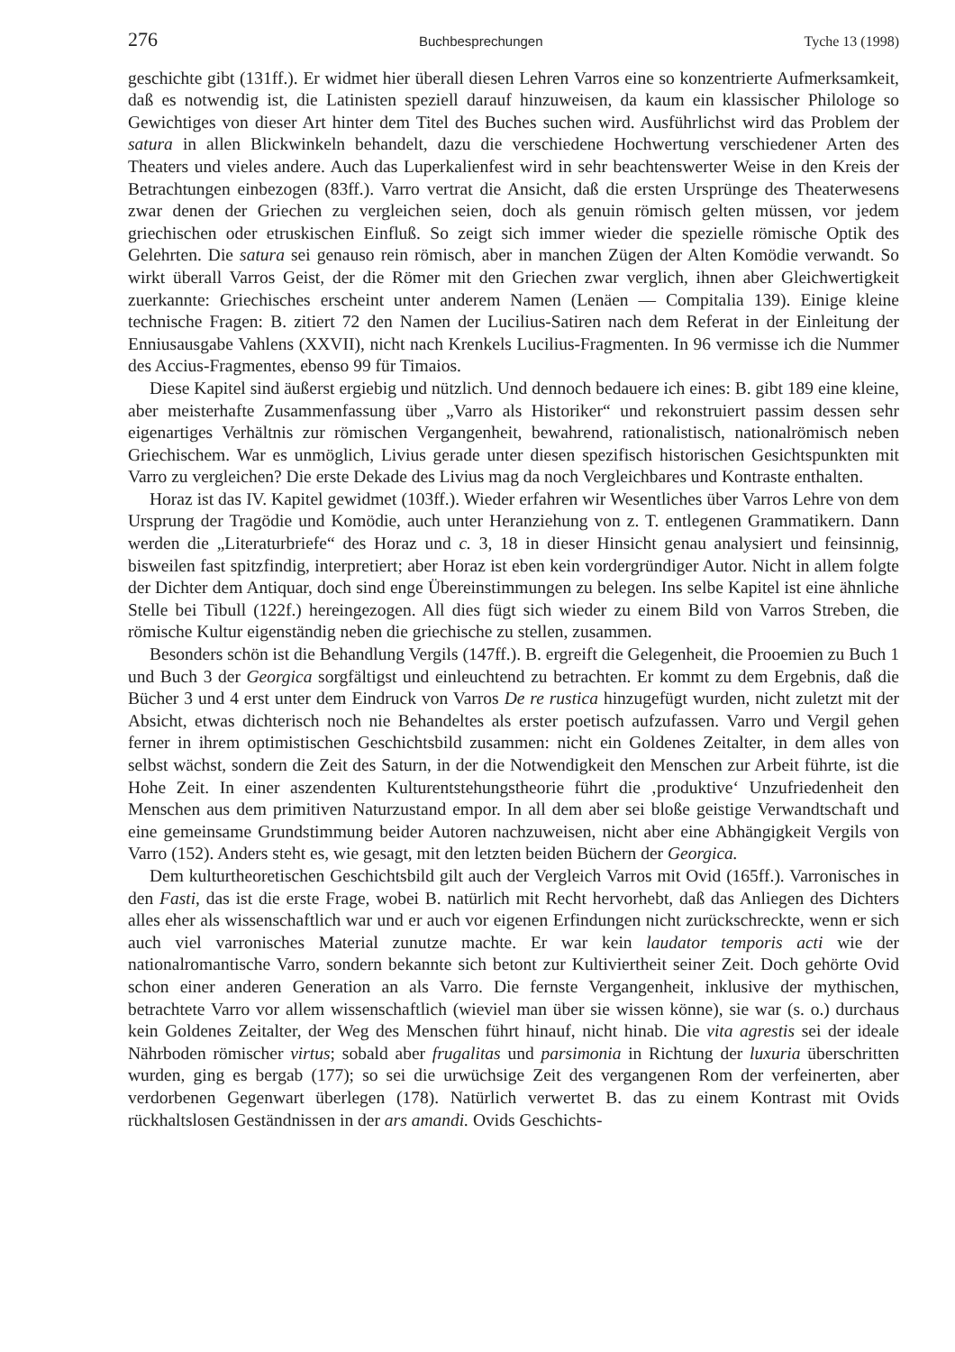276 Buchbesprechungen Tyche 13 (1998)
geschichte gibt (131ff.). Er widmet hier überall diesen Lehren Varros eine so konzentrierte Aufmerksamkeit, daß es notwendig ist, die Latinisten speziell darauf hinzuweisen, da kaum ein klassischer Philologe so Gewichtiges von dieser Art hinter dem Titel des Buches suchen wird. Ausführlichst wird das Problem der satura in allen Blickwinkeln behandelt, dazu die verschiedene Hochwertung verschiedener Arten des Theaters und vieles andere. Auch das Luperkalienfest wird in sehr beachtenswerter Weise in den Kreis der Betrachtungen einbezogen (83ff.). Varro vertrat die Ansicht, daß die ersten Ursprünge des Theaterwesens zwar denen der Griechen zu vergleichen seien, doch als genuin römisch gelten müssen, vor jedem griechischen oder etruskischen Einfluß. So zeigt sich immer wieder die spezielle römische Optik des Gelehrten. Die satura sei genauso rein römisch, aber in manchen Zügen der Alten Komödie verwandt. So wirkt überall Varros Geist, der die Römer mit den Griechen zwar verglich, ihnen aber Gleichwertigkeit zuerkannte: Griechisches erscheint unter anderem Namen (Lenäen — Compitalia 139). Einige kleine technische Fragen: B. zitiert 72 den Namen der Lucilius-Satiren nach dem Referat in der Einleitung der Enniusausgabe Vahlens (XXVII), nicht nach Krenkels Lucilius-Fragmenten. In 96 vermisse ich die Nummer des Accius-Fragmentes, ebenso 99 für Timaios.
Diese Kapitel sind äußerst ergiebig und nützlich. Und dennoch bedauere ich eines: B. gibt 189 eine kleine, aber meisterhafte Zusammenfassung über „Varro als Historiker“ und rekonstruiert passim dessen sehr eigenartiges Verhältnis zur römischen Vergangenheit, bewahrend, rationalistisch, nationalrömisch neben Griechischem. War es unmöglich, Livius gerade unter diesen spezifisch historischen Gesichtspunkten mit Varro zu vergleichen? Die erste Dekade des Livius mag da noch Vergleichbares und Kontraste enthalten.
Horaz ist das IV. Kapitel gewidmet (103ff.). Wieder erfahren wir Wesentliches über Varros Lehre von dem Ursprung der Tragödie und Komödie, auch unter Heranziehung von z. T. entlegenen Grammatikern. Dann werden die „Literaturbriefe“ des Horaz und c. 3, 18 in dieser Hinsicht genau analysiert und feinsinnig, bisweilen fast spitzfindig, interpretiert; aber Horaz ist eben kein vordergründiger Autor. Nicht in allem folgte der Dichter dem Antiquar, doch sind enge Übereinstimmungen zu belegen. Ins selbe Kapitel ist eine ähnliche Stelle bei Tibull (122f.) hereingezogen. All dies fügt sich wieder zu einem Bild von Varros Streben, die römische Kultur eigenständig neben die griechische zu stellen, zusammen.
Besonders schön ist die Behandlung Vergils (147ff.). B. ergreift die Gelegenheit, die Prooemien zu Buch 1 und Buch 3 der Georgica sorgfältigst und einleuchtend zu betrachten. Er kommt zu dem Ergebnis, daß die Bücher 3 und 4 erst unter dem Eindruck von Varros De re rustica hinzugefügt wurden, nicht zuletzt mit der Absicht, etwas dichterisch noch nie Behandeltes als erster poetisch aufzufassen. Varro und Vergil gehen ferner in ihrem optimistischen Geschichtsbild zusammen: nicht ein Goldenes Zeitalter, in dem alles von selbst wächst, sondern die Zeit des Saturn, in der die Notwendigkeit den Menschen zur Arbeit führte, ist die Hohe Zeit. In einer aszendenten Kulturentstehungstheorie führt die ‚produktive‘ Unzufriedenheit den Menschen aus dem primitiven Naturzustand empor. In all dem aber sei bloße geistige Verwandtschaft und eine gemeinsame Grundstimmung beider Autoren nachzuweisen, nicht aber eine Abhängigkeit Vergils von Varro (152). Anders steht es, wie gesagt, mit den letzten beiden Büchern der Georgica.
Dem kulturtheoretischen Geschichtsbild gilt auch der Vergleich Varros mit Ovid (165ff.). Varronisches in den Fasti, das ist die erste Frage, wobei B. natürlich mit Recht hervorhebt, daß das Anliegen des Dichters alles eher als wissenschaftlich war und er auch vor eigenen Erfindungen nicht zurückschreckte, wenn er sich auch viel varronisches Material zunutze machte. Er war kein laudator temporis acti wie der nationalromantische Varro, sondern bekannte sich betont zur Kultiviertheit seiner Zeit. Doch gehörte Ovid schon einer anderen Generation an als Varro. Die fernste Vergangenheit, inklusive der mythischen, betrachtete Varro vor allem wissenschaftlich (wieviel man über sie wissen könne), sie war (s. o.) durchaus kein Goldenes Zeitalter, der Weg des Menschen führt hinauf, nicht hinab. Die vita agrestis sei der ideale Nährboden römischer virtus; sobald aber frugalitas und parsimonia in Richtung der luxuria überschritten wurden, ging es bergab (177); so sei die urwüchsige Zeit des vergangenen Rom der verfeinerten, aber verdorbenen Gegenwart überlegen (178). Natürlich verwertet B. das zu einem Kontrast mit Ovids rückhaltslosen Geständnissen in der ars amandi. Ovids Geschichts-